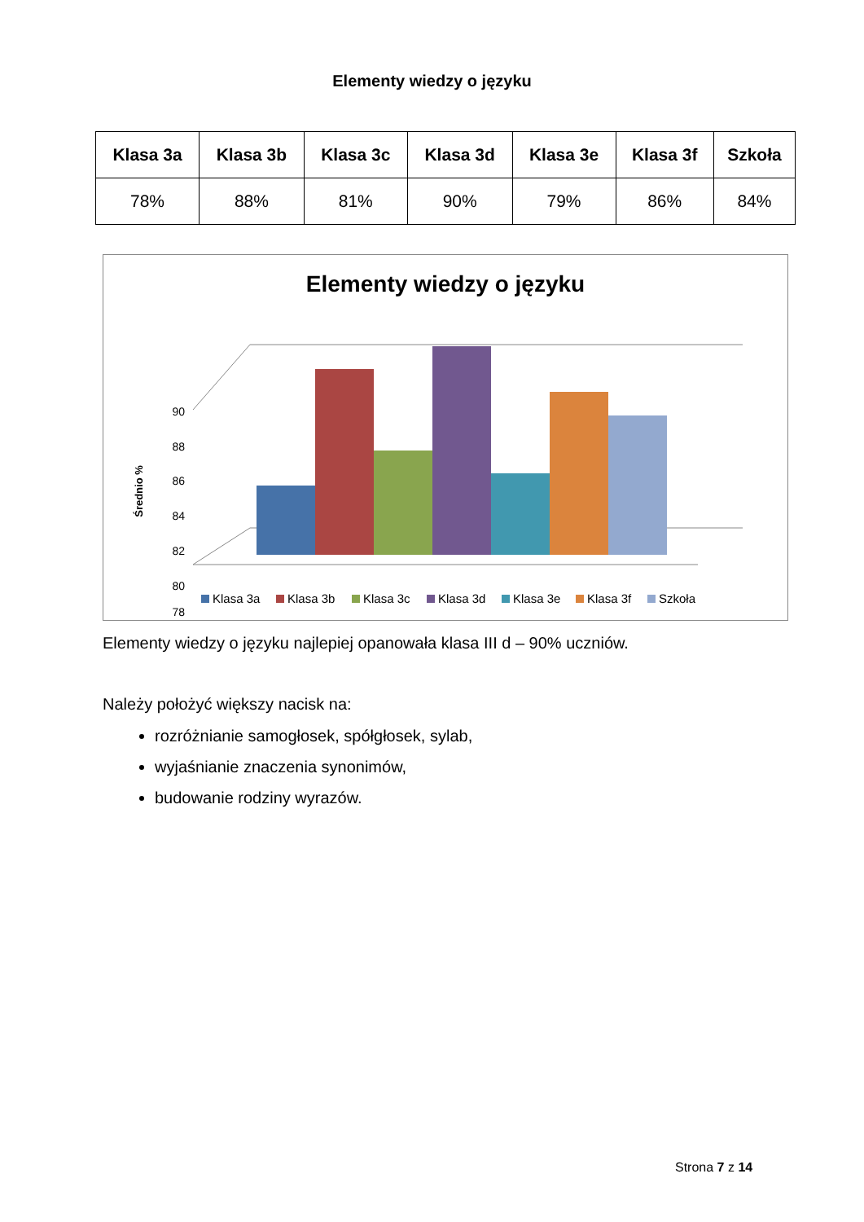Elementy wiedzy o języku
| Klasa 3a | Klasa 3b | Klasa 3c | Klasa 3d | Klasa 3e | Klasa 3f | Szkoła |
| --- | --- | --- | --- | --- | --- | --- |
| 78% | 88% | 81% | 90% | 79% | 86% | 84% |
Elementy wiedzy o języku
Średnio %
90
88
86
84
82
80
78
Klasa 3a
Klasa 3b
Klasa 3c
Klasa 3d
Klasa 3e
Klasa 3f
Szkoła
Elementy wiedzy o języku najlepiej opanowała klasa III d – 90% uczniów.
Należy położyć większy nacisk na:
rozróżnianie samogłosek, spółgłosek, sylab,
wyjaśnianie znaczenia synonimów,
budowanie rodziny wyrazów.
Strona 7 z 14